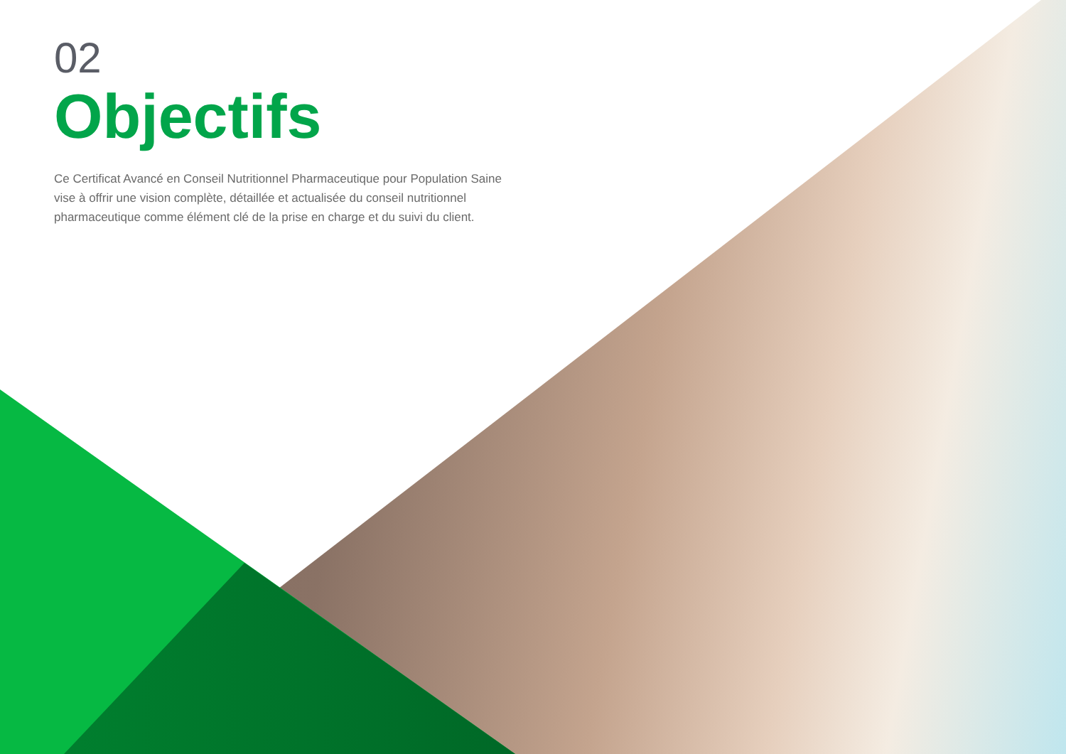02
Objectifs
Ce Certificat Avancé en Conseil Nutritionnel Pharmaceutique pour Population Saine vise à offrir une vision complète, détaillée et actualisée du conseil nutritionnel pharmaceutique comme élément clé de la prise en charge et du suivi du client.